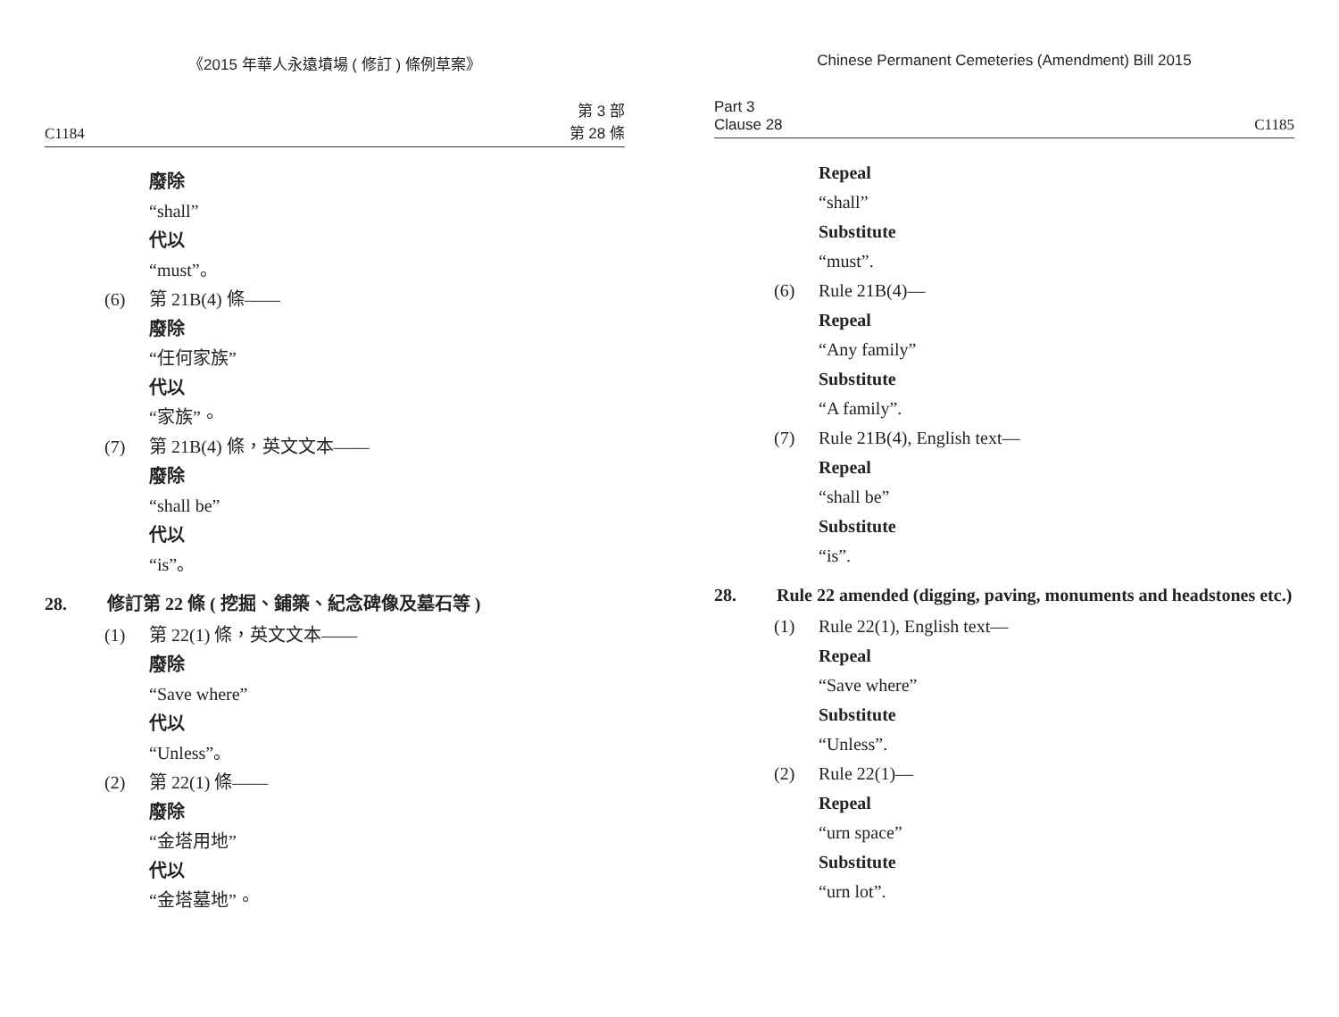《2015 年華人永遠墳場 ( 修訂 ) 條例草案》
C1184 第 3 部
第 28 條
廢除
“shall”
代以
“must”。
(6) 第 21B(4) 條——
廢除
“任何家族”
代以
“家族”。
(7) 第 21B(4) 條，英文文本——
廢除
“shall be”
代以
“is”。
28. 修訂第 22 條 ( 挖掘、鋪築、紀念碑像及墓石等 )
(1) 第 22(1) 條，英文文本——
廢除
“Save where”
代以
“Unless”。
(2) 第 22(1) 條——
廢除
“金塔用地”
代以
“金塔墓地”。
Chinese Permanent Cemeteries (Amendment) Bill 2015
Part 3
Clause 28 C1185
Repeal
“shall”
Substitute
“must”.
(6) Rule 21B(4)—
Repeal
“Any family”
Substitute
“A family”.
(7) Rule 21B(4), English text—
Repeal
“shall be”
Substitute
“is”.
28. Rule 22 amended (digging, paving, monuments and headstones etc.)
(1) Rule 22(1), English text—
Repeal
“Save where”
Substitute
“Unless”.
(2) Rule 22(1)—
Repeal
“urn space”
Substitute
“urn lot”.